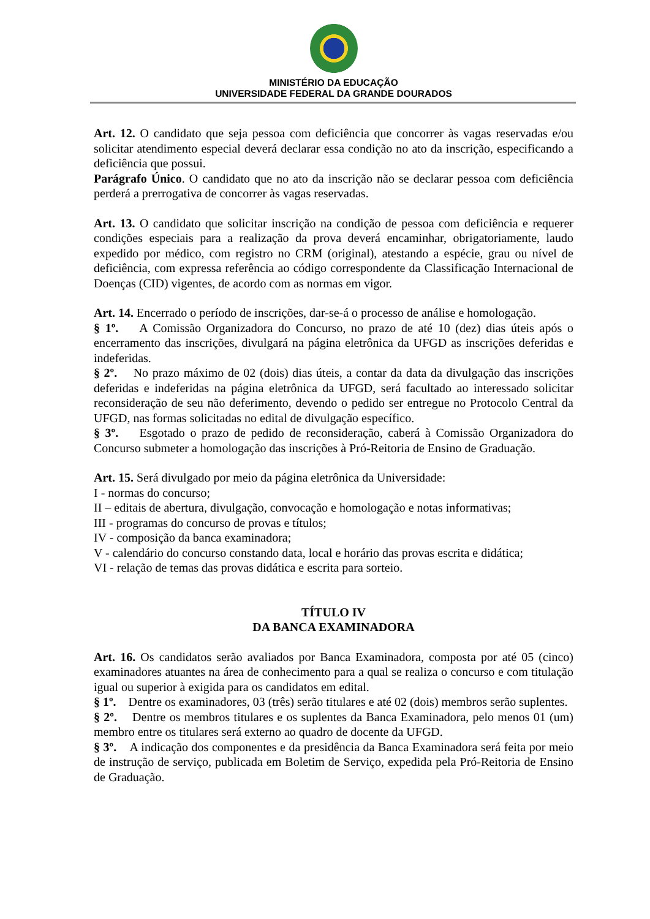MINISTÉRIO DA EDUCAÇÃO
UNIVERSIDADE FEDERAL DA GRANDE DOURADOS
Art. 12. O candidato que seja pessoa com deficiência que concorrer às vagas reservadas e/ou solicitar atendimento especial deverá declarar essa condição no ato da inscrição, especificando a deficiência que possui.
Parágrafo Único. O candidato que no ato da inscrição não se declarar pessoa com deficiência perderá a prerrogativa de concorrer às vagas reservadas.
Art. 13. O candidato que solicitar inscrição na condição de pessoa com deficiência e requerer condições especiais para a realização da prova deverá encaminhar, obrigatoriamente, laudo expedido por médico, com registro no CRM (original), atestando a espécie, grau ou nível de deficiência, com expressa referência ao código correspondente da Classificação Internacional de Doenças (CID) vigentes, de acordo com as normas em vigor.
Art. 14. Encerrado o período de inscrições, dar-se-á o processo de análise e homologação.
§ 1º. A Comissão Organizadora do Concurso, no prazo de até 10 (dez) dias úteis após o encerramento das inscrições, divulgará na página eletrônica da UFGD as inscrições deferidas e indeferidas.
§ 2º. No prazo máximo de 02 (dois) dias úteis, a contar da data da divulgação das inscrições deferidas e indeferidas na página eletrônica da UFGD, será facultado ao interessado solicitar reconsideração de seu não deferimento, devendo o pedido ser entregue no Protocolo Central da UFGD, nas formas solicitadas no edital de divulgação específico.
§ 3º. Esgotado o prazo de pedido de reconsideração, caberá à Comissão Organizadora do Concurso submeter a homologação das inscrições à Pró-Reitoria de Ensino de Graduação.
Art. 15. Será divulgado por meio da página eletrônica da Universidade:
I - normas do concurso;
II – editais de abertura, divulgação, convocação e homologação e notas informativas;
III - programas do concurso de provas e títulos;
IV - composição da banca examinadora;
V - calendário do concurso constando data, local e horário das provas escrita e didática;
VI - relação de temas das provas didática e escrita para sorteio.
TÍTULO IV
DA BANCA EXAMINADORA
Art. 16. Os candidatos serão avaliados por Banca Examinadora, composta por até 05 (cinco) examinadores atuantes na área de conhecimento para a qual se realiza o concurso e com titulação igual ou superior à exigida para os candidatos em edital.
§ 1º. Dentre os examinadores, 03 (três) serão titulares e até 02 (dois) membros serão suplentes.
§ 2º. Dentre os membros titulares e os suplentes da Banca Examinadora, pelo menos 01 (um) membro entre os titulares será externo ao quadro de docente da UFGD.
§ 3º. A indicação dos componentes e da presidência da Banca Examinadora será feita por meio de instrução de serviço, publicada em Boletim de Serviço, expedida pela Pró-Reitoria de Ensino de Graduação.